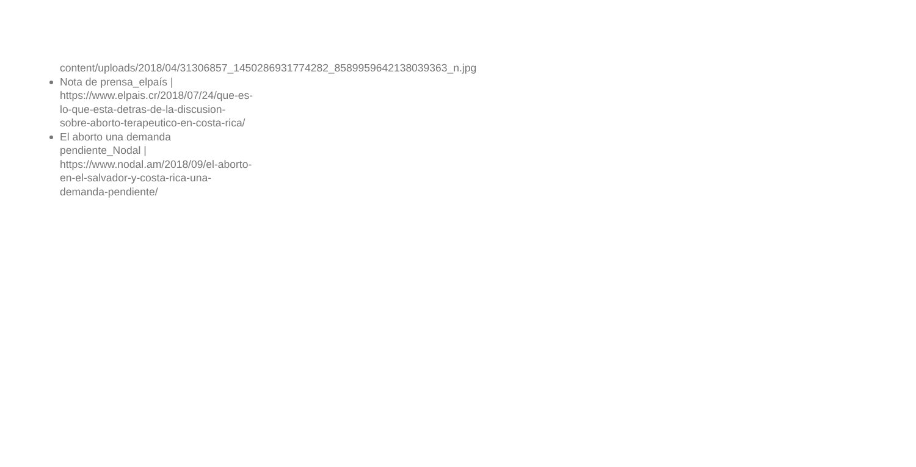content/uploads/2018/04/31306857_1450286931774282_8589959642138039363_n.jpg
Nota de prensa_elpaís | https://www.elpais.cr/2018/07/24/que-es-
lo-que-esta-detras-de-la-discusion-
sobre-aborto-terapeutico-en-costa-rica/
El aborto una demanda
pendiente_Nodal |
https://www.nodal.am/2018/09/el-aborto-
en-el-salvador-y-costa-rica-una-
demanda-pendiente/